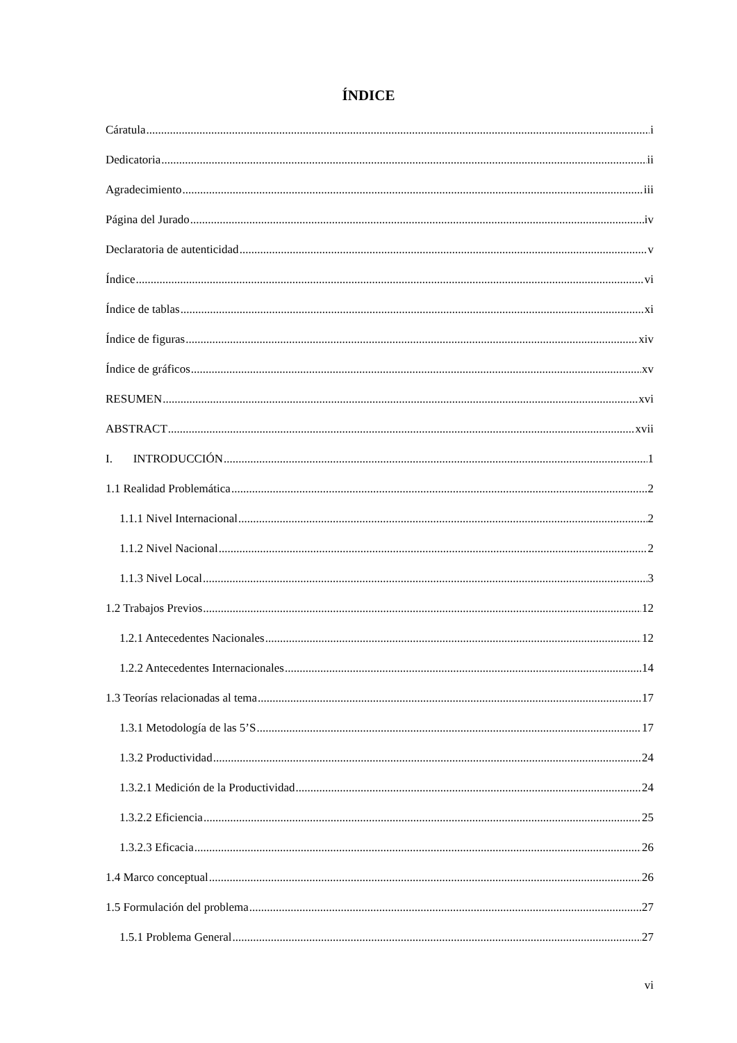ÍNDICE
Cáratula i
Dedicatoria ii
Agradecimiento iii
Página del Jurado iv
Declaratoria de autenticidad v
Índice vi
Índice de tablas xi
Índice de figuras xiv
Índice de gráficos xv
RESUMEN xvi
ABSTRACT xvii
I. INTRODUCCIÓN 1
1.1 Realidad Problemática 2
1.1.1 Nivel Internacional 2
1.1.2 Nivel Nacional 2
1.1.3 Nivel Local 3
1.2 Trabajos Previos 12
1.2.1 Antecedentes Nacionales 12
1.2.2 Antecedentes Internacionales 14
1.3 Teorías relacionadas al tema 17
1.3.1 Metodología de las 5’S 17
1.3.2 Productividad 24
1.3.2.1 Medición de la Productividad 24
1.3.2.2 Eficiencia 25
1.3.2.3 Eficacia 26
1.4 Marco conceptual 26
1.5 Formulación del problema 27
1.5.1 Problema General 27
vi